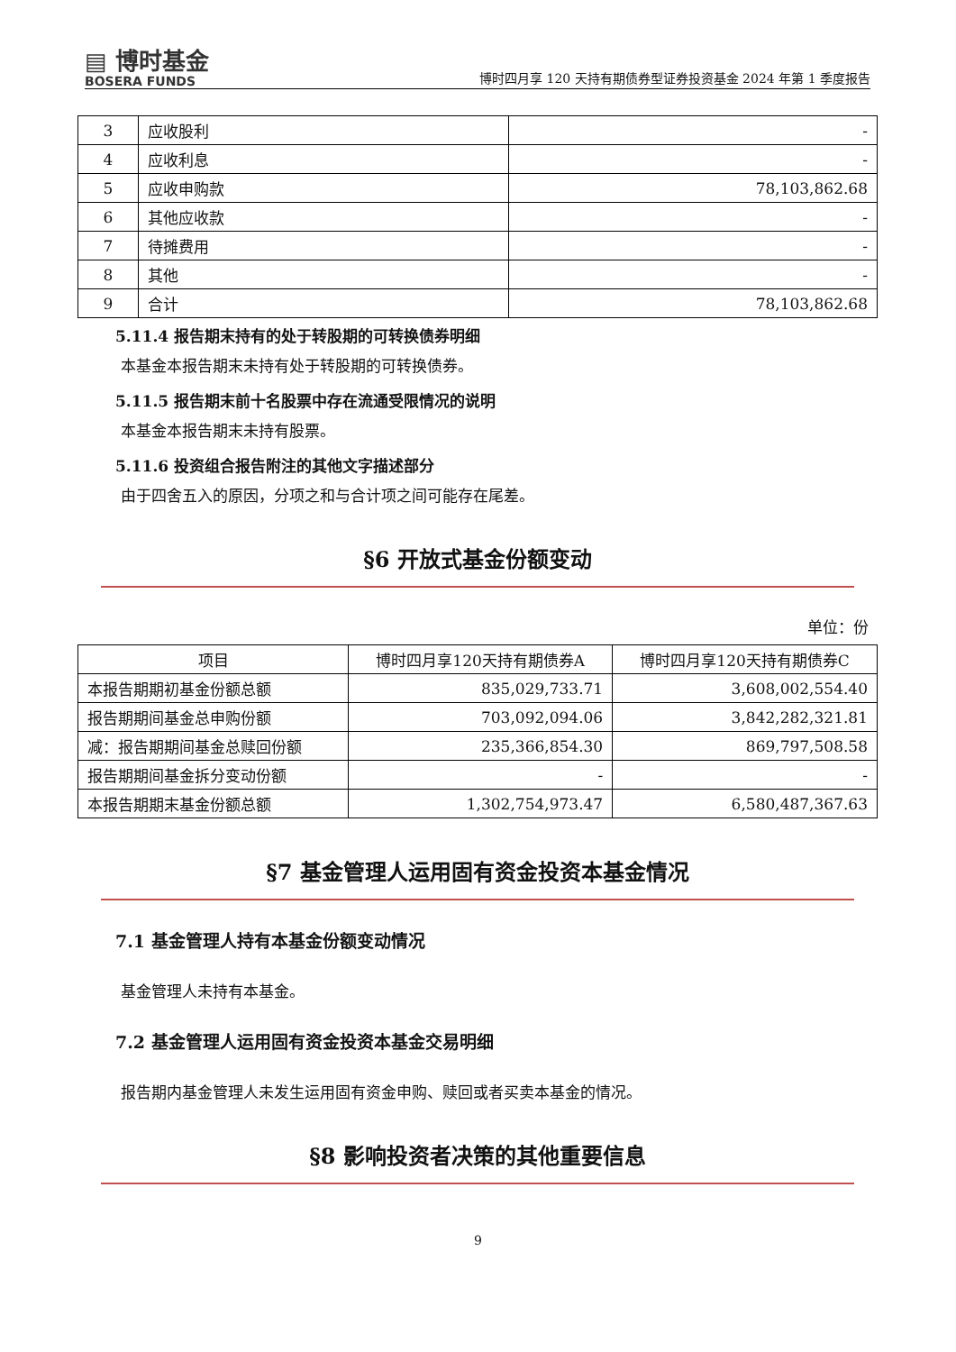▤ 博时基金
BOSERA FUNDS
博时四月享 120 天持有期债券型证券投资基金 2024 年第 1 季度报告
| 3 | 应收股利 | - |
| 4 | 应收利息 | - |
| 5 | 应收申购款 | 78,103,862.68 |
| 6 | 其他应收款 | - |
| 7 | 待摊费用 | - |
| 8 | 其他 | - |
| 9 | 合计 | 78,103,862.68 |
5.11.4 报告期末持有的处于转股期的可转换债券明细
本基金本报告期末未持有处于转股期的可转换债券。
5.11.5 报告期末前十名股票中存在流通受限情况的说明
本基金本报告期末未持有股票。
5.11.6 投资组合报告附注的其他文字描述部分
由于四舍五入的原因，分项之和与合计项之间可能存在尾差。
§6 开放式基金份额变动
单位：份
| 项目 | 博时四月享120天持有期债券A | 博时四月享120天持有期债券C |
| --- | --- | --- |
| 本报告期期初基金份额总额 | 835,029,733.71 | 3,608,002,554.40 |
| 报告期期间基金总申购份额 | 703,092,094.06 | 3,842,282,321.81 |
| 减：报告期期间基金总赎回份额 | 235,366,854.30 | 869,797,508.58 |
| 报告期期间基金拆分变动份额 | - | - |
| 本报告期期末基金份额总额 | 1,302,754,973.47 | 6,580,487,367.63 |
§7 基金管理人运用固有资金投资本基金情况
7.1 基金管理人持有本基金份额变动情况
基金管理人未持有本基金。
7.2 基金管理人运用固有资金投资本基金交易明细
报告期内基金管理人未发生运用固有资金申购、赎回或者买卖本基金的情况。
§8 影响投资者决策的其他重要信息
9